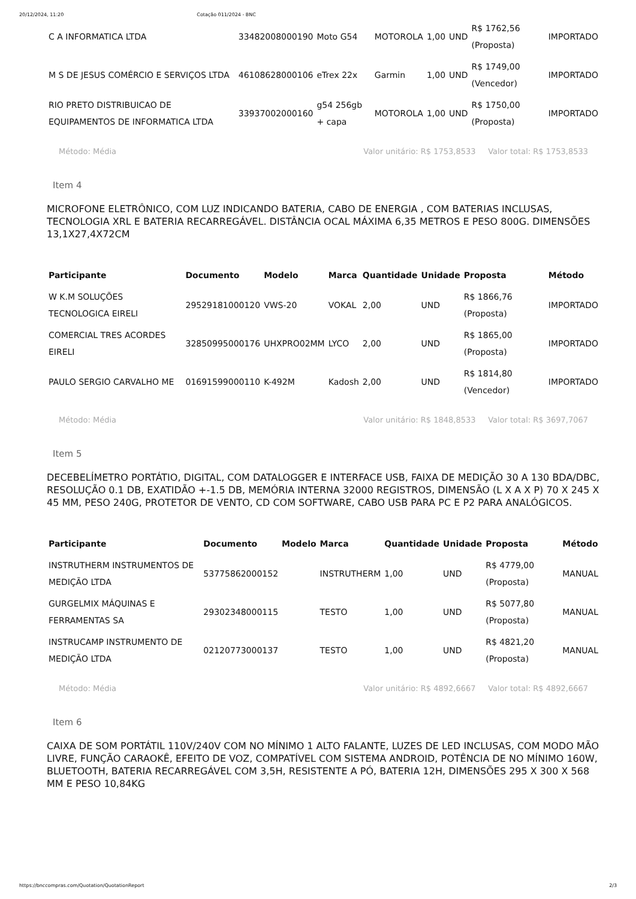20/12/2024, 11:20 Cotação 011/2024 - BNC
| C A INFORMATICA LTDA | 33482008000190 | Moto G54 | MOTOROLA | 1,00 | UND | R$ 1762,56 (Proposta) | IMPORTADO |
| M S DE JESUS COMÉRCIO E SERVIÇOS LTDA | 46108628000106 | eTrex 22x | Garmin | 1,00 | UND | R$ 1749,00 (Vencedor) | IMPORTADO |
| RIO PRETO DISTRIBUICAO DE EQUIPAMENTOS DE INFORMATICA LTDA | 33937002000160 | g54 256gb + capa | MOTOROLA | 1,00 | UND | R$ 1750,00 (Proposta) | IMPORTADO |
Método: Média Valor unitário: R$ 1753,8533 Valor total: R$ 1753,8533
Item 4
MICROFONE ELETRÔNICO, COM LUZ INDICANDO BATERIA, CABO DE ENERGIA , COM BATERIAS INCLUSAS, TECNOLOGIA XRL E BATERIA RECARREGÁVEL. DISTÂNCIA OCAL MÁXIMA 6,35 METROS E PESO 800G. DIMENSÕES 13,1X27,4X72CM
| Participante | Documento | Modelo | Marca | Quantidade | Unidade | Proposta | Método |
| --- | --- | --- | --- | --- | --- | --- | --- |
| W K.M SOLUÇÕES TECNOLOGICA EIRELI | 29529181000120 | VWS-20 | VOKAL | 2,00 | UND | R$ 1866,76 (Proposta) | IMPORTADO |
| COMERCIAL TRES ACORDES EIRELI | 32850995000176 | UHXPRO02MM | LYCO | 2,00 | UND | R$ 1865,00 (Proposta) | IMPORTADO |
| PAULO SERGIO CARVALHO ME | 01691599000110 | K-492M | Kadosh | 2,00 | UND | R$ 1814,80 (Vencedor) | IMPORTADO |
Método: Média Valor unitário: R$ 1848,8533 Valor total: R$ 3697,7067
Item 5
DECEBELÍMETRO PORTÁTIO, DIGITAL, COM DATALOGGER E INTERFACE USB, FAIXA DE MEDIÇÃO 30 A 130 BDA/DBC, RESOLUÇÃO 0.1 DB, EXATIDÃO +-1.5 DB, MEMÓRIA INTERNA 32000 REGISTROS, DIMENSÃO (L X A X P) 70 X 245 X 45 MM, PESO 240G, PROTETOR DE VENTO, CD COM SOFTWARE, CABO USB PARA PC E P2 PARA ANALÓGICOS.
| Participante | Documento | Modelo | Marca | Quantidade | Unidade | Proposta | Método |
| --- | --- | --- | --- | --- | --- | --- | --- |
| INSTRUTHERM INSTRUMENTOS DE MEDIÇÃO LTDA | 53775862000152 | | INSTRUTHERM | 1,00 | UND | R$ 4779,00 (Proposta) | MANUAL |
| GURGELMIX MÁQUINAS E FERRAMENTAS SA | 29302348000115 | | TESTO | 1,00 | UND | R$ 5077,80 (Proposta) | MANUAL |
| INSTRUCAMP INSTRUMENTO DE MEDIÇÃO LTDA | 02120773000137 | | TESTO | 1,00 | UND | R$ 4821,20 (Proposta) | MANUAL |
Método: Média Valor unitário: R$ 4892,6667 Valor total: R$ 4892,6667
Item 6
CAIXA DE SOM PORTÁTIL 110V/240V COM NO MÍNIMO 1 ALTO FALANTE, LUZES DE LED INCLUSAS, COM MODO MÃO LIVRE, FUNÇÃO CARAOKÊ, EFEITO DE VOZ, COMPATÍVEL COM SISTEMA ANDROID, POTÊNCIA DE NO MÍNIMO 160W, BLUETOOTH, BATERIA RECARREGÁVEL COM 3,5H, RESISTENTE A PÓ, BATERIA 12H, DIMENSÕES 295 X 300 X 568 MM E PESO 10,84KG
https://bnccompras.com/Quotation/QuotationReport 2/3